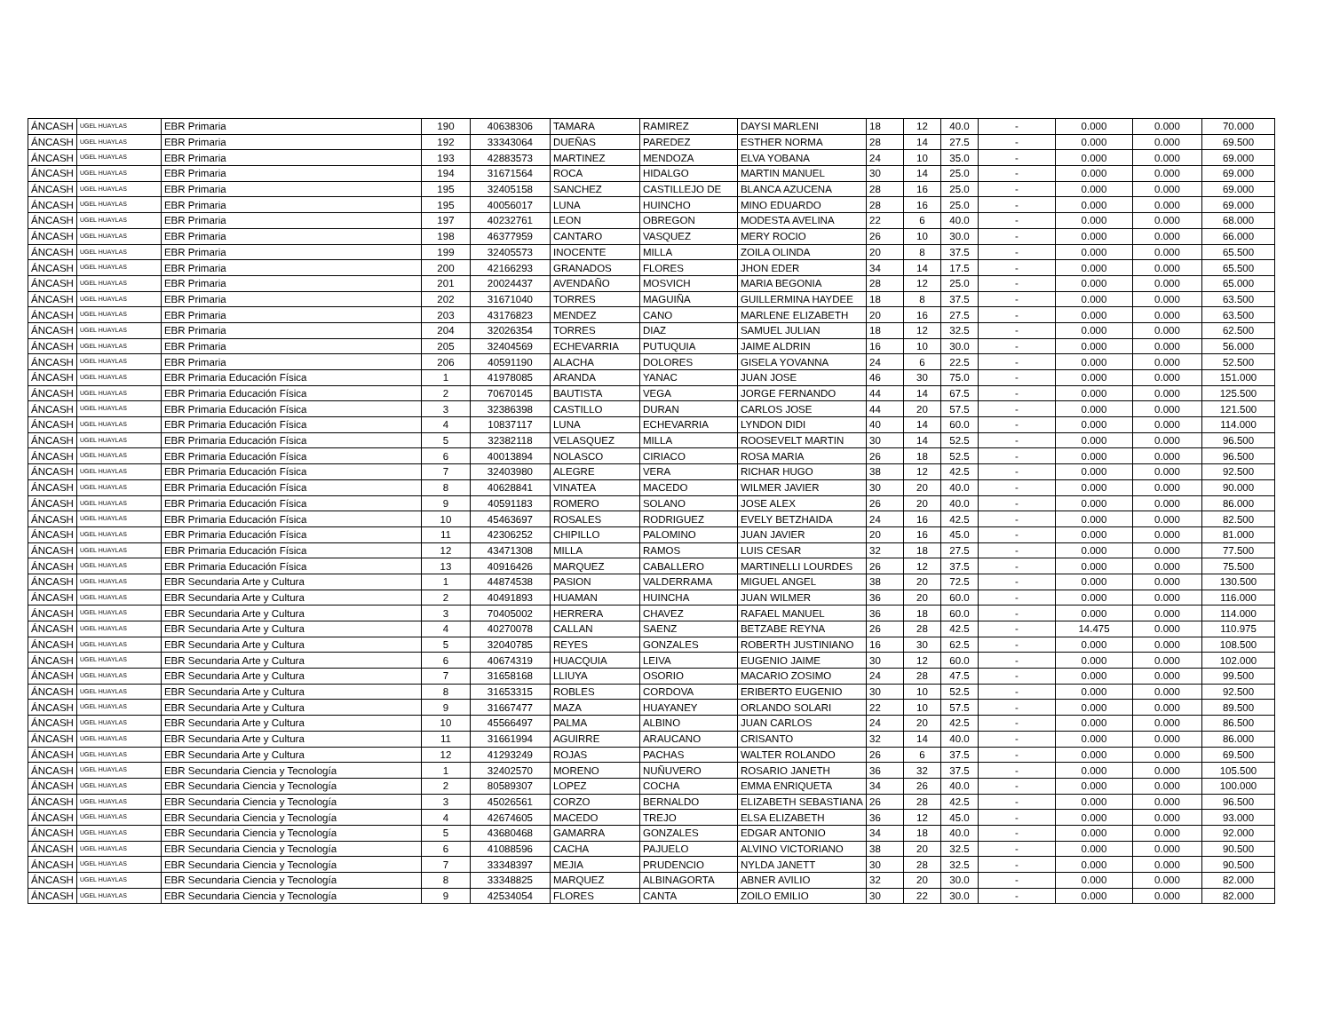| ÁNCASH | UGEL HUAYLAS | EBR Primaria | 190 | 40638306 | TAMARA | RAMIREZ | DAYSI MARLENI | 18 | 12 | 40.0 | - | 0.000 | 0.000 | 70.000 |
| ÁNCASH | UGEL HUAYLAS | EBR Primaria | 192 | 33343064 | DUEÑAS | PAREDEZ | ESTHER NORMA | 28 | 14 | 27.5 | - | 0.000 | 0.000 | 69.500 |
| ÁNCASH | UGEL HUAYLAS | EBR Primaria | 193 | 42883573 | MARTINEZ | MENDOZA | ELVA YOBANA | 24 | 10 | 35.0 | - | 0.000 | 0.000 | 69.000 |
| ÁNCASH | UGEL HUAYLAS | EBR Primaria | 194 | 31671564 | ROCA | HIDALGO | MARTIN MANUEL | 30 | 14 | 25.0 | - | 0.000 | 0.000 | 69.000 |
| ÁNCASH | UGEL HUAYLAS | EBR Primaria | 195 | 32405158 | SANCHEZ | CASTILLEJO DE | BLANCA AZUCENA | 28 | 16 | 25.0 | - | 0.000 | 0.000 | 69.000 |
| ÁNCASH | UGEL HUAYLAS | EBR Primaria | 195 | 40056017 | LUNA | HUINCHO | MINO EDUARDO | 28 | 16 | 25.0 | - | 0.000 | 0.000 | 69.000 |
| ÁNCASH | UGEL HUAYLAS | EBR Primaria | 197 | 40232761 | LEON | OBREGON | MODESTA AVELINA | 22 | 6 | 40.0 | - | 0.000 | 0.000 | 68.000 |
| ÁNCASH | UGEL HUAYLAS | EBR Primaria | 198 | 46377959 | CANTARO | VASQUEZ | MERY ROCIO | 26 | 10 | 30.0 | - | 0.000 | 0.000 | 66.000 |
| ÁNCASH | UGEL HUAYLAS | EBR Primaria | 199 | 32405573 | INOCENTE | MILLA | ZOILA OLINDA | 20 | 8 | 37.5 | - | 0.000 | 0.000 | 65.500 |
| ÁNCASH | UGEL HUAYLAS | EBR Primaria | 200 | 42166293 | GRANADOS | FLORES | JHON EDER | 34 | 14 | 17.5 | - | 0.000 | 0.000 | 65.500 |
| ÁNCASH | UGEL HUAYLAS | EBR Primaria | 201 | 20024437 | AVENDAÑO | MOSVICH | MARIA BEGONIA | 28 | 12 | 25.0 | - | 0.000 | 0.000 | 65.000 |
| ÁNCASH | UGEL HUAYLAS | EBR Primaria | 202 | 31671040 | TORRES | MAGUIÑA | GUILLERMINA HAYDEE | 18 | 8 | 37.5 | - | 0.000 | 0.000 | 63.500 |
| ÁNCASH | UGEL HUAYLAS | EBR Primaria | 203 | 43176823 | MENDEZ | CANO | MARLENE ELIZABETH | 20 | 16 | 27.5 | - | 0.000 | 0.000 | 63.500 |
| ÁNCASH | UGEL HUAYLAS | EBR Primaria | 204 | 32026354 | TORRES | DIAZ | SAMUEL JULIAN | 18 | 12 | 32.5 | - | 0.000 | 0.000 | 62.500 |
| ÁNCASH | UGEL HUAYLAS | EBR Primaria | 205 | 32404569 | ECHEVARRIA | PUTUQUIA | JAIME ALDRIN | 16 | 10 | 30.0 | - | 0.000 | 0.000 | 56.000 |
| ÁNCASH | UGEL HUAYLAS | EBR Primaria | 206 | 40591190 | ALACHA | DOLORES | GISELA YOVANNA | 24 | 6 | 22.5 | - | 0.000 | 0.000 | 52.500 |
| ÁNCASH | UGEL HUAYLAS | EBR Primaria Educación Física | 1 | 41978085 | ARANDA | YANAC | JUAN JOSE | 46 | 30 | 75.0 | - | 0.000 | 0.000 | 151.000 |
| ÁNCASH | UGEL HUAYLAS | EBR Primaria Educación Física | 2 | 70670145 | BAUTISTA | VEGA | JORGE FERNANDO | 44 | 14 | 67.5 | - | 0.000 | 0.000 | 125.500 |
| ÁNCASH | UGEL HUAYLAS | EBR Primaria Educación Física | 3 | 32386398 | CASTILLO | DURAN | CARLOS JOSE | 44 | 20 | 57.5 | - | 0.000 | 0.000 | 121.500 |
| ÁNCASH | UGEL HUAYLAS | EBR Primaria Educación Física | 4 | 10837117 | LUNA | ECHEVARRIA | LYNDON DIDI | 40 | 14 | 60.0 | - | 0.000 | 0.000 | 114.000 |
| ÁNCASH | UGEL HUAYLAS | EBR Primaria Educación Física | 5 | 32382118 | VELASQUEZ | MILLA | ROOSEVELT MARTIN | 30 | 14 | 52.5 | - | 0.000 | 0.000 | 96.500 |
| ÁNCASH | UGEL HUAYLAS | EBR Primaria Educación Física | 6 | 40013894 | NOLASCO | CIRIACO | ROSA MARIA | 26 | 18 | 52.5 | - | 0.000 | 0.000 | 96.500 |
| ÁNCASH | UGEL HUAYLAS | EBR Primaria Educación Física | 7 | 32403980 | ALEGRE | VERA | RICHAR HUGO | 38 | 12 | 42.5 | - | 0.000 | 0.000 | 92.500 |
| ÁNCASH | UGEL HUAYLAS | EBR Primaria Educación Física | 8 | 40628841 | VINATEA | MACEDO | WILMER JAVIER | 30 | 20 | 40.0 | - | 0.000 | 0.000 | 90.000 |
| ÁNCASH | UGEL HUAYLAS | EBR Primaria Educación Física | 9 | 40591183 | ROMERO | SOLANO | JOSE ALEX | 26 | 20 | 40.0 | - | 0.000 | 0.000 | 86.000 |
| ÁNCASH | UGEL HUAYLAS | EBR Primaria Educación Física | 10 | 45463697 | ROSALES | RODRIGUEZ | EVELY BETZHAIDA | 24 | 16 | 42.5 | - | 0.000 | 0.000 | 82.500 |
| ÁNCASH | UGEL HUAYLAS | EBR Primaria Educación Física | 11 | 42306252 | CHIPILLO | PALOMINO | JUAN JAVIER | 20 | 16 | 45.0 | - | 0.000 | 0.000 | 81.000 |
| ÁNCASH | UGEL HUAYLAS | EBR Primaria Educación Física | 12 | 43471308 | MILLA | RAMOS | LUIS CESAR | 32 | 18 | 27.5 | - | 0.000 | 0.000 | 77.500 |
| ÁNCASH | UGEL HUAYLAS | EBR Primaria Educación Física | 13 | 40916426 | MARQUEZ | CABALLERO | MARTINELLI LOURDES | 26 | 12 | 37.5 | - | 0.000 | 0.000 | 75.500 |
| ÁNCASH | UGEL HUAYLAS | EBR Secundaria Arte y Cultura | 1 | 44874538 | PASION | VALDERRAMA | MIGUEL ANGEL | 38 | 20 | 72.5 | - | 0.000 | 0.000 | 130.500 |
| ÁNCASH | UGEL HUAYLAS | EBR Secundaria Arte y Cultura | 2 | 40491893 | HUAMAN | HUINCHA | JUAN WILMER | 36 | 20 | 60.0 | - | 0.000 | 0.000 | 116.000 |
| ÁNCASH | UGEL HUAYLAS | EBR Secundaria Arte y Cultura | 3 | 70405002 | HERRERA | CHAVEZ | RAFAEL MANUEL | 36 | 18 | 60.0 | - | 0.000 | 0.000 | 114.000 |
| ÁNCASH | UGEL HUAYLAS | EBR Secundaria Arte y Cultura | 4 | 40270078 | CALLAN | SAENZ | BETZABE REYNA | 26 | 28 | 42.5 | - | 14.475 | 0.000 | 110.975 |
| ÁNCASH | UGEL HUAYLAS | EBR Secundaria Arte y Cultura | 5 | 32040785 | REYES | GONZALES | ROBERTH JUSTINIANO | 16 | 30 | 62.5 | - | 0.000 | 0.000 | 108.500 |
| ÁNCASH | UGEL HUAYLAS | EBR Secundaria Arte y Cultura | 6 | 40674319 | HUACQUIA | LEIVA | EUGENIO JAIME | 30 | 12 | 60.0 | - | 0.000 | 0.000 | 102.000 |
| ÁNCASH | UGEL HUAYLAS | EBR Secundaria Arte y Cultura | 7 | 31658168 | LLIUYA | OSORIO | MACARIO ZOSIMO | 24 | 28 | 47.5 | - | 0.000 | 0.000 | 99.500 |
| ÁNCASH | UGEL HUAYLAS | EBR Secundaria Arte y Cultura | 8 | 31653315 | ROBLES | CORDOVA | ERIBERTO EUGENIO | 30 | 10 | 52.5 | - | 0.000 | 0.000 | 92.500 |
| ÁNCASH | UGEL HUAYLAS | EBR Secundaria Arte y Cultura | 9 | 31667477 | MAZA | HUAYANEY | ORLANDO SOLARI | 22 | 10 | 57.5 | - | 0.000 | 0.000 | 89.500 |
| ÁNCASH | UGEL HUAYLAS | EBR Secundaria Arte y Cultura | 10 | 45566497 | PALMA | ALBINO | JUAN CARLOS | 24 | 20 | 42.5 | - | 0.000 | 0.000 | 86.500 |
| ÁNCASH | UGEL HUAYLAS | EBR Secundaria Arte y Cultura | 11 | 31661994 | AGUIRRE | ARAUCANO | CRISANTO | 32 | 14 | 40.0 | - | 0.000 | 0.000 | 86.000 |
| ÁNCASH | UGEL HUAYLAS | EBR Secundaria Arte y Cultura | 12 | 41293249 | ROJAS | PACHAS | WALTER ROLANDO | 26 | 6 | 37.5 | - | 0.000 | 0.000 | 69.500 |
| ÁNCASH | UGEL HUAYLAS | EBR Secundaria Ciencia y Tecnología | 1 | 32402570 | MORENO | NUÑUVERO | ROSARIO JANETH | 36 | 32 | 37.5 | - | 0.000 | 0.000 | 105.500 |
| ÁNCASH | UGEL HUAYLAS | EBR Secundaria Ciencia y Tecnología | 2 | 80589307 | LOPEZ | COCHA | EMMA ENRIQUETA | 34 | 26 | 40.0 | - | 0.000 | 0.000 | 100.000 |
| ÁNCASH | UGEL HUAYLAS | EBR Secundaria Ciencia y Tecnología | 3 | 45026561 | CORZO | BERNALDO | ELIZABETH SEBASTIANA | 26 | 28 | 42.5 | - | 0.000 | 0.000 | 96.500 |
| ÁNCASH | UGEL HUAYLAS | EBR Secundaria Ciencia y Tecnología | 4 | 42674605 | MACEDO | TREJO | ELSA ELIZABETH | 36 | 12 | 45.0 | - | 0.000 | 0.000 | 93.000 |
| ÁNCASH | UGEL HUAYLAS | EBR Secundaria Ciencia y Tecnología | 5 | 43680468 | GAMARRA | GONZALES | EDGAR ANTONIO | 34 | 18 | 40.0 | - | 0.000 | 0.000 | 92.000 |
| ÁNCASH | UGEL HUAYLAS | EBR Secundaria Ciencia y Tecnología | 6 | 41088596 | CACHA | PAJUELO | ALVINO VICTORIANO | 38 | 20 | 32.5 | - | 0.000 | 0.000 | 90.500 |
| ÁNCASH | UGEL HUAYLAS | EBR Secundaria Ciencia y Tecnología | 7 | 33348397 | MEJIA | PRUDENCIO | NYLDA JANETT | 30 | 28 | 32.5 | - | 0.000 | 0.000 | 90.500 |
| ÁNCASH | UGEL HUAYLAS | EBR Secundaria Ciencia y Tecnología | 8 | 33348825 | MARQUEZ | ALBINAGORTA | ABNER AVILIO | 32 | 20 | 30.0 | - | 0.000 | 0.000 | 82.000 |
| ÁNCASH | UGEL HUAYLAS | EBR Secundaria Ciencia y Tecnología | 9 | 42534054 | FLORES | CANTA | ZOILO EMILIO | 30 | 22 | 30.0 | - | 0.000 | 0.000 | 82.000 |